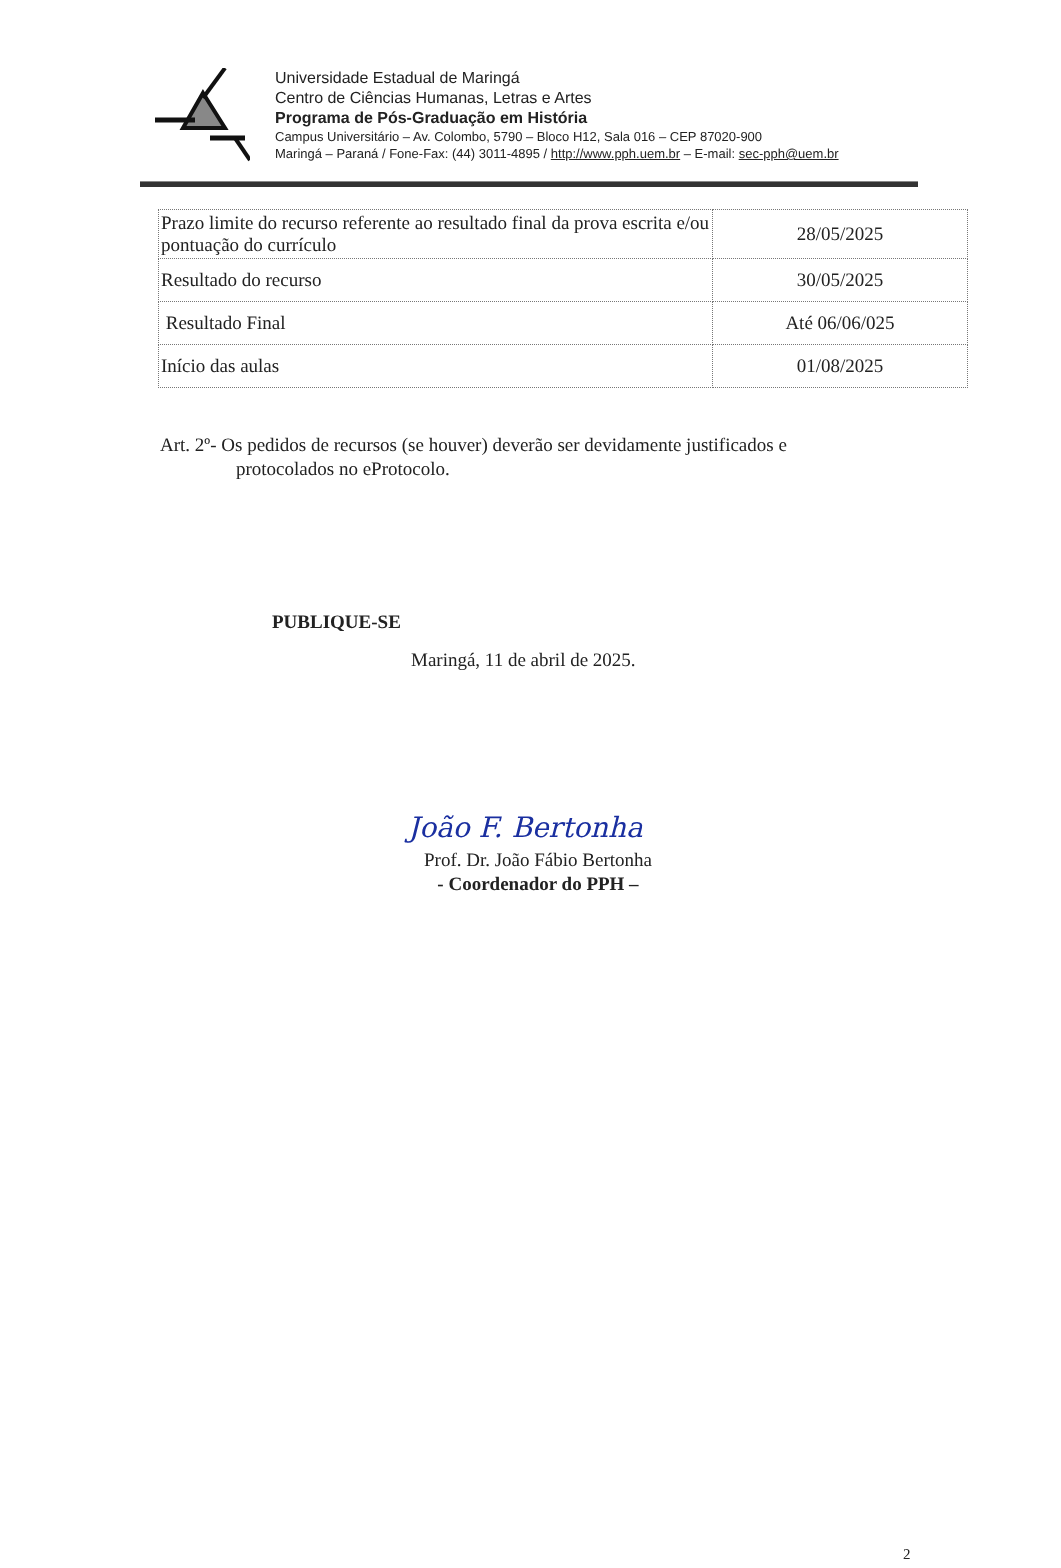Universidade Estadual de Maringá
Centro de Ciências Humanas, Letras e Artes
Programa de Pós-Graduação em História
Campus Universitário – Av. Colombo, 5790 – Bloco H12, Sala 016 – CEP 87020-900
Maringá – Paraná / Fone-Fax: (44) 3011-4895 / http://www.pph.uem.br – E-mail: sec-pph@uem.br
| Prazo limite do recurso referente ao resultado final da prova escrita e/ou pontuação do currículo | 28/05/2025 |
| Resultado do recurso | 30/05/2025 |
| Resultado Final | Até 06/06/025 |
| Início das aulas | 01/08/2025 |
Art. 2º- Os pedidos de recursos (se houver) deverão ser devidamente justificados e
protocolados no eProtocolo.
PUBLIQUE-SE
Maringá, 11 de abril de 2025.
João F. Bertonha
Prof. Dr. João Fábio Bertonha
- Coordenador do PPH –
2